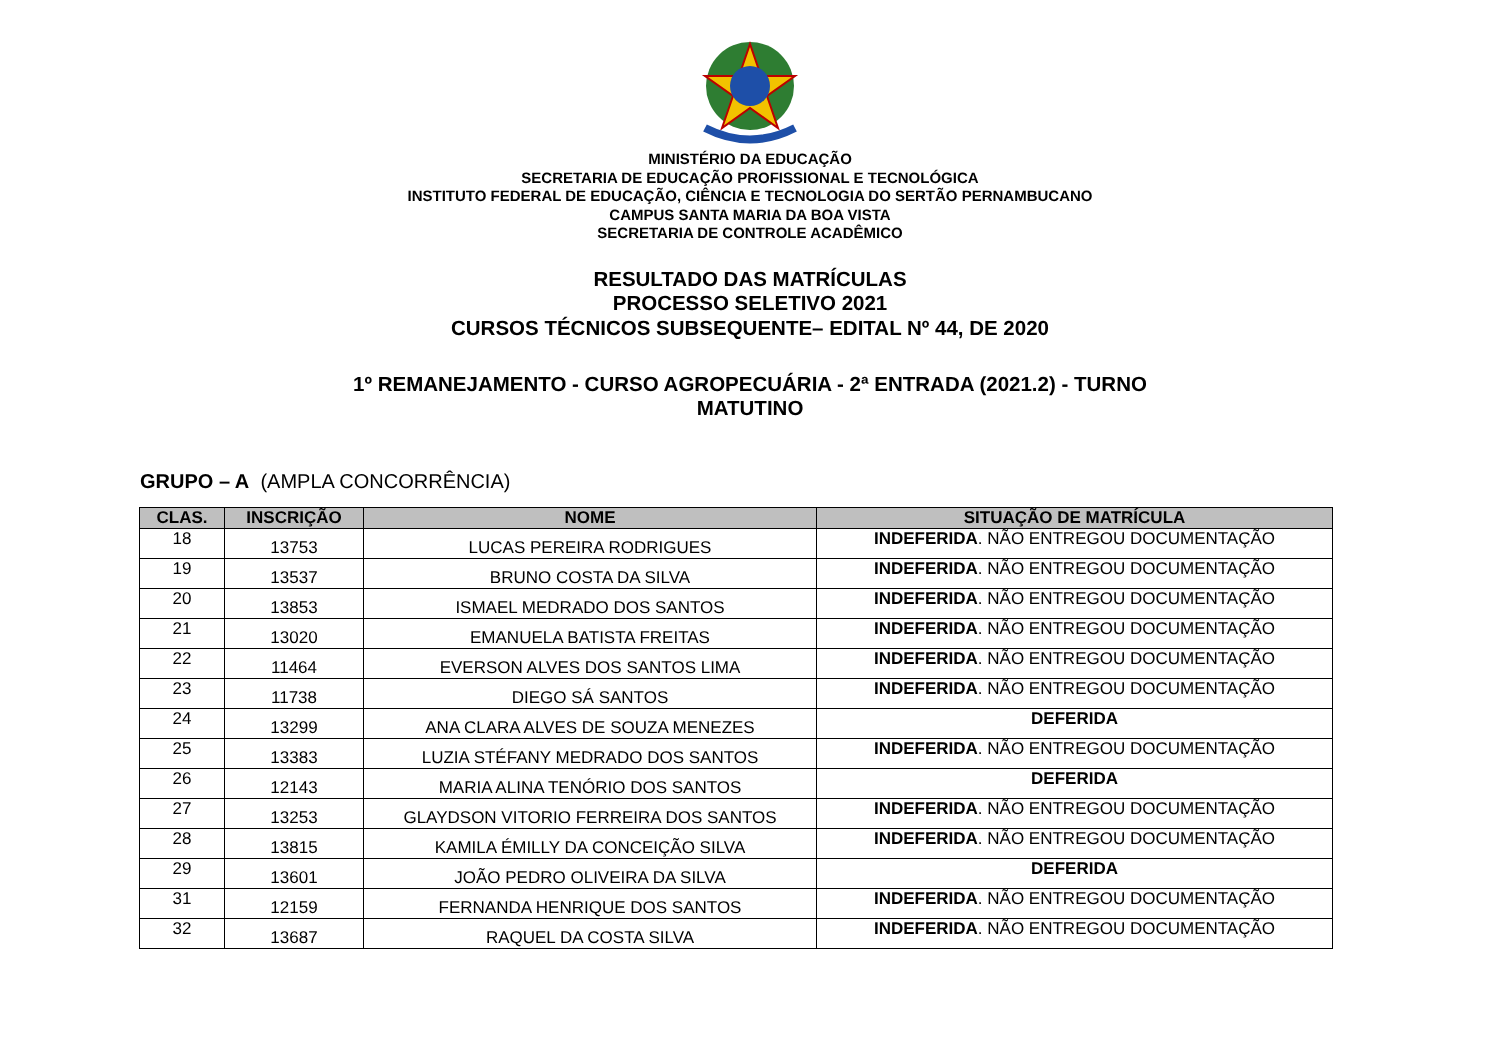MINISTÉRIO DA EDUCAÇÃO
SECRETARIA DE EDUCAÇÃO PROFISSIONAL E TECNOLÓGICA
INSTITUTO FEDERAL DE EDUCAÇÃO, CIÊNCIA E TECNOLOGIA DO SERTÃO PERNAMBUCANO
CAMPUS SANTA MARIA DA BOA VISTA
SECRETARIA DE CONTROLE ACADÊMICO
RESULTADO DAS MATRÍCULAS
PROCESSO SELETIVO 2021
CURSOS TÉCNICOS SUBSEQUENTE– EDITAL Nº 44, DE 2020
1º REMANEJAMENTO - CURSO AGROPECUÁRIA - 2ª ENTRADA (2021.2) - TURNO
MATUTINO
GRUPO – A (AMPLA CONCORRÊNCIA)
| CLAS. | INSCRIÇÃO | NOME | SITUAÇÃO DE MATRÍCULA |
| --- | --- | --- | --- |
| 18 | 13753 | LUCAS PEREIRA RODRIGUES | INDEFERIDA . NÃO ENTREGOU DOCUMENTAÇÃO |
| 19 | 13537 | BRUNO COSTA DA SILVA | INDEFERIDA . NÃO ENTREGOU DOCUMENTAÇÃO |
| 20 | 13853 | ISMAEL MEDRADO DOS SANTOS | INDEFERIDA . NÃO ENTREGOU DOCUMENTAÇÃO |
| 21 | 13020 | EMANUELA BATISTA FREITAS | INDEFERIDA . NÃO ENTREGOU DOCUMENTAÇÃO |
| 22 | 11464 | EVERSON ALVES DOS SANTOS LIMA | INDEFERIDA . NÃO ENTREGOU DOCUMENTAÇÃO |
| 23 | 11738 | DIEGO SÁ SANTOS | INDEFERIDA . NÃO ENTREGOU DOCUMENTAÇÃO |
| 24 | 13299 | ANA CLARA ALVES DE SOUZA MENEZES | DEFERIDA |
| 25 | 13383 | LUZIA STÉFANY MEDRADO DOS SANTOS | INDEFERIDA . NÃO ENTREGOU DOCUMENTAÇÃO |
| 26 | 12143 | MARIA ALINA TENÓRIO DOS SANTOS | DEFERIDA |
| 27 | 13253 | GLAYDSON VITORIO FERREIRA DOS SANTOS | INDEFERIDA . NÃO ENTREGOU DOCUMENTAÇÃO |
| 28 | 13815 | KAMILA ÉMILLY DA CONCEIÇÃO SILVA | INDEFERIDA . NÃO ENTREGOU DOCUMENTAÇÃO |
| 29 | 13601 | JOÃO PEDRO OLIVEIRA DA SILVA | DEFERIDA |
| 31 | 12159 | FERNANDA HENRIQUE DOS SANTOS | INDEFERIDA . NÃO ENTREGOU DOCUMENTAÇÃO |
| 32 | 13687 | RAQUEL DA COSTA SILVA | INDEFERIDA . NÃO ENTREGOU DOCUMENTAÇÃO |